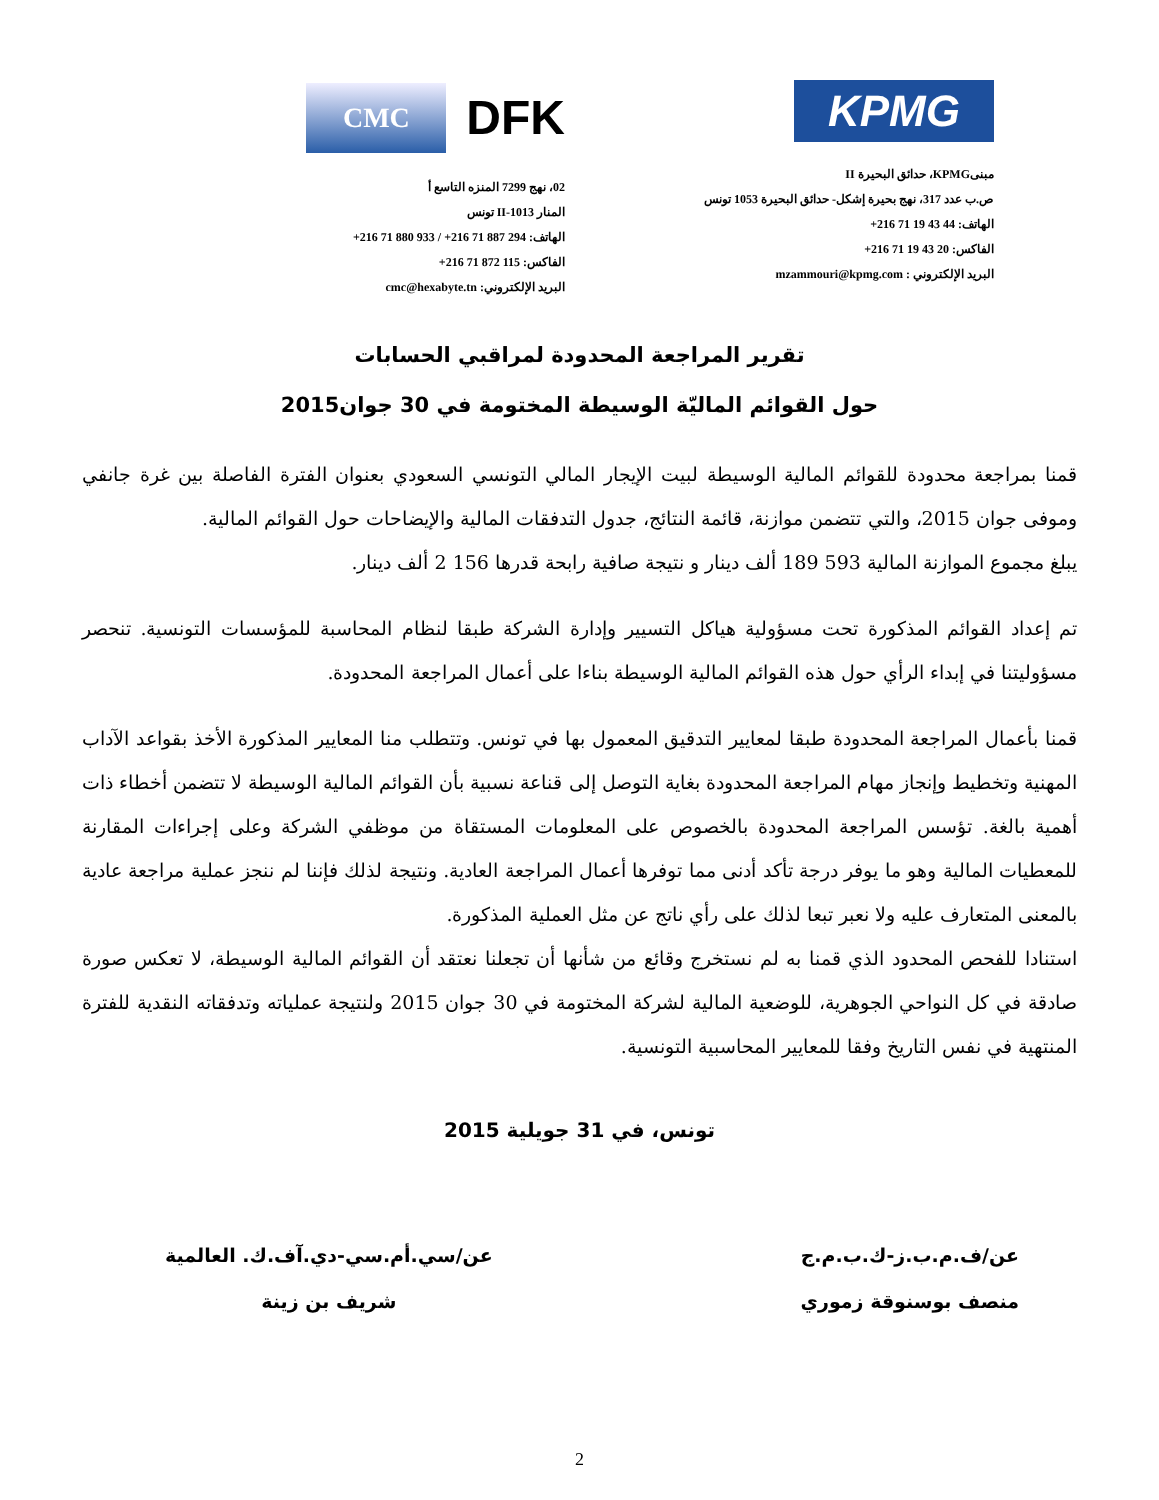KPMG
مبنىKPMG، حدائق البحيرة II
ص.ب عدد 317، نهج بحيرة إشكل- حدائق البحيرة 1053 تونس
الهاتف: 44 43 19 71 216+
الفاكس: 20 43 19 71 216+
البريد الإلكتروني : mzammouri@kpmg.com
DFK CMC
02، نهج 7299 المنزه التاسع أ
المنار II-1013 تونس
الهاتف: 294 887 71 216+ / 933 880 71 216+
الفاكس: 115 872 71 216+
البريد الإلكتروني: cmc@hexabyte.tn
تقرير المراجعة المحدودة لمراقبي الحسابات
حول القوائم الماليّة الوسيطة المختومة في 30 جوان2015
قمنا بمراجعة محدودة للقوائم المالية الوسيطة لبيت الإيجار المالي التونسي السعودي بعنوان الفترة الفاصلة بين غرة جانفي وموفى جوان 2015، والتي تتضمن موازنة، قائمة النتائج، جدول التدفقات المالية والإيضاحات حول القوائم المالية.
يبلغ مجموع الموازنة المالية 593 189 ألف دينار و نتيجة صافية رابحة قدرها 156 2 ألف دينار.
تم إعداد القوائم المذكورة تحت مسؤولية هياكل التسيير وإدارة الشركة طبقا لنظام المحاسبة للمؤسسات التونسية. تنحصر مسؤوليتنا في إبداء الرأي حول هذه القوائم المالية الوسيطة بناءا على أعمال المراجعة المحدودة.
قمنا بأعمال المراجعة المحدودة طبقا لمعايير التدقيق المعمول بها في تونس. وتتطلب منا المعايير المذكورة الأخذ بقواعد الآداب المهنية وتخطيط وإنجاز مهام المراجعة المحدودة بغاية التوصل إلى قناعة نسبية بأن القوائم المالية الوسيطة لا تتضمن أخطاء ذات أهمية بالغة. تؤسس المراجعة المحدودة بالخصوص على المعلومات المستقاة من موظفي الشركة وعلى إجراءات المقارنة للمعطيات المالية وهو ما يوفر درجة تأكد أدنى مما توفرها أعمال المراجعة العادية. ونتيجة لذلك فإننا لم ننجز عملية مراجعة عادية بالمعنى المتعارف عليه ولا نعبر تبعا لذلك على رأي ناتج عن مثل العملية المذكورة.
استنادا للفحص المحدود الذي قمنا به لم نستخرج وقائع من شأنها أن تجعلنا نعتقد أن القوائم المالية الوسيطة، لا تعكس صورة صادقة في كل النواحي الجوهرية، للوضعية المالية لشركة المختومة في 30 جوان 2015 ولنتيجة عملياته وتدفقاته النقدية للفترة المنتهية في نفس التاريخ وفقا للمعايير المحاسبية التونسية.
تونس، في 31 جويلية 2015
عن/ف.م.ب.ز-ك.ب.م.ج
منصف بوسنوقة زموري
عن/سي.أم.سي-دي.آف.ك. العالمية
شريف بن زينة
2